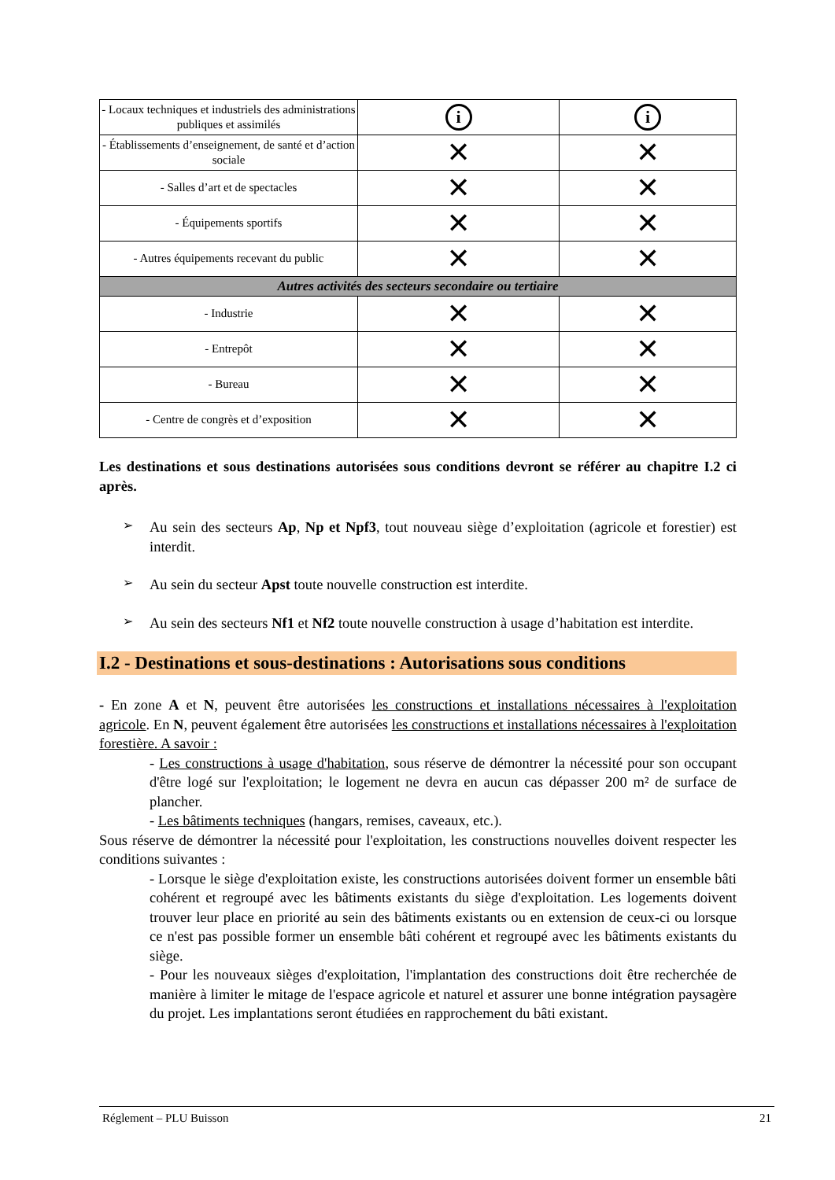| - Locaux techniques et industriels des administrations publiques et assimilés | i | i |
| - Établissements d’enseignement, de santé et d’action sociale | ✕ | ✕ |
| - Salles d’art et de spectacles | ✕ | ✕ |
| - Équipements sportifs | ✕ | ✕ |
| - Autres équipements recevant du public | ✕ | ✕ |
| Autres activités des secteurs secondaire ou tertiaire | | |
| - Industrie | ✕ | ✕ |
| - Entrepôt | ✕ | ✕ |
| - Bureau | ✕ | ✕ |
| - Centre de congrès et d’exposition | ✕ | ✕ |
Les destinations et sous destinations autorisées sous conditions devront se référer au chapitre I.2 ci après.
➢
Au sein des secteurs Ap, Np et Npf3, tout nouveau siège d’exploitation (agricole et forestier) est interdit.
➢
Au sein du secteur Apst toute nouvelle construction est interdite.
➢
Au sein des secteurs Nf1 et Nf2 toute nouvelle construction à usage d’habitation est interdite.
I.2 - Destinations et sous-destinations : Autorisations sous conditions
- En zone A et N, peuvent être autorisées les constructions et installations nécessaires à l'exploitation agricole. En N, peuvent également être autorisées les constructions et installations nécessaires à l'exploitation forestière. A savoir :
- Les constructions à usage d'habitation, sous réserve de démontrer la nécessité pour son occupant d'être logé sur l'exploitation; le logement ne devra en aucun cas dépasser 200 m² de surface de plancher.
- Les bâtiments techniques (hangars, remises, caveaux, etc.).
Sous réserve de démontrer la nécessité pour l'exploitation, les constructions nouvelles doivent respecter les conditions suivantes :
- Lorsque le siège d'exploitation existe, les constructions autorisées doivent former un ensemble bâti cohérent et regroupé avec les bâtiments existants du siège d'exploitation. Les logements doivent trouver leur place en priorité au sein des bâtiments existants ou en extension de ceux-ci ou lorsque ce n'est pas possible former un ensemble bâti cohérent et regroupé avec les bâtiments existants du siège.
- Pour les nouveaux sièges d'exploitation, l'implantation des constructions doit être recherchée de manière à limiter le mitage de l'espace agricole et naturel et assurer une bonne intégration paysagère du projet. Les implantations seront étudiées en rapprochement du bâti existant.
Réglement – PLU Buisson 21